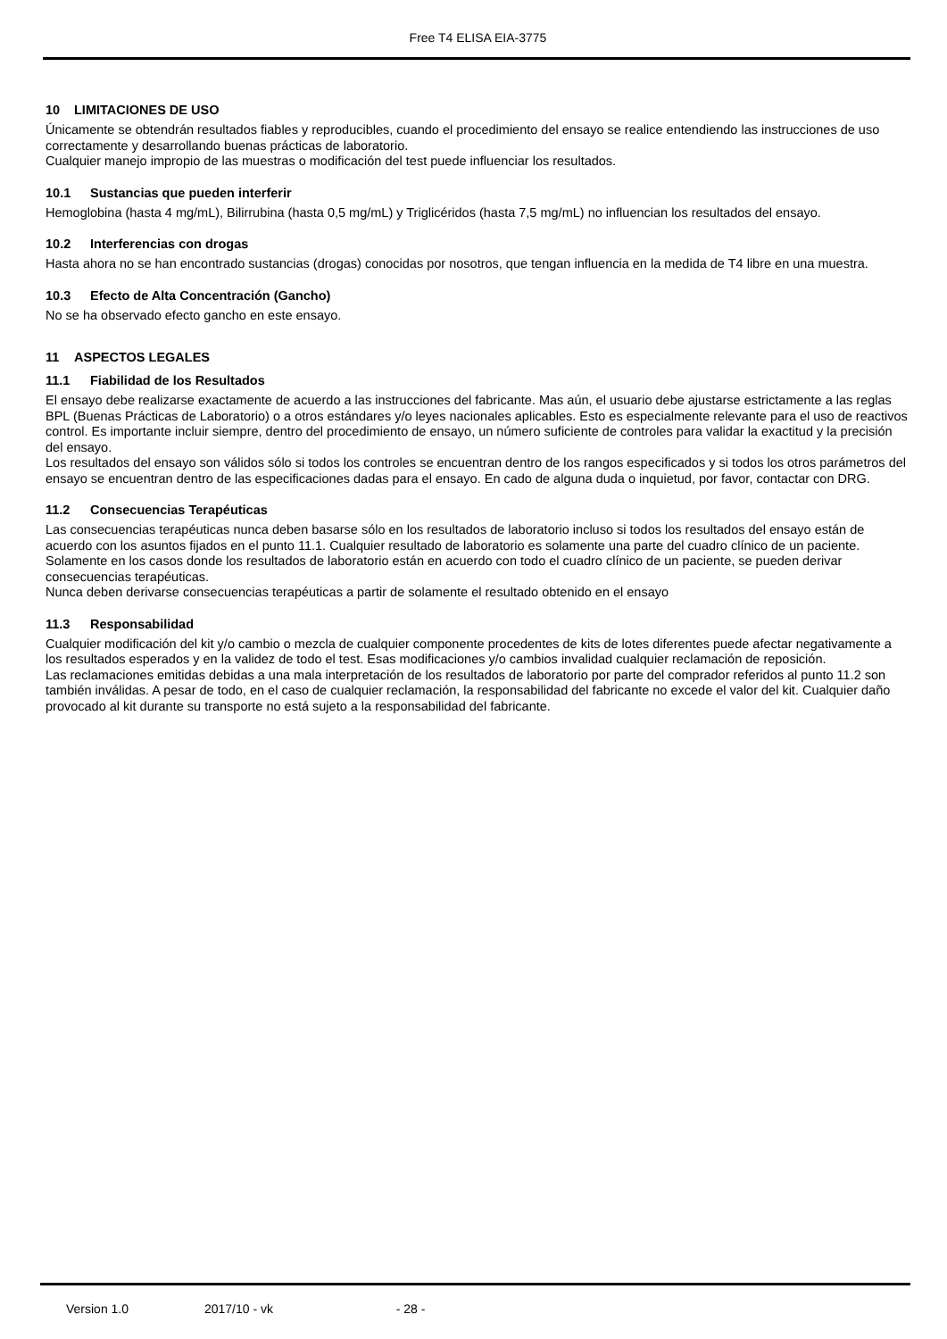Free T4 ELISA EIA-3775
10 LIMITACIONES DE USO
Únicamente se obtendrán resultados fiables y reproducibles, cuando el procedimiento del ensayo se realice entendiendo las instrucciones de uso correctamente y desarrollando buenas prácticas de laboratorio.
Cualquier manejo impropio de las muestras o modificación del test puede influenciar los resultados.
10.1 Sustancias que pueden interferir
Hemoglobina (hasta 4 mg/mL), Bilirrubina (hasta 0,5 mg/mL) y Triglicéridos (hasta 7,5 mg/mL) no influencian los resultados del ensayo.
10.2 Interferencias con drogas
Hasta ahora no se han encontrado sustancias (drogas) conocidas por nosotros, que tengan influencia en la medida de T4 libre en una muestra.
10.3 Efecto de Alta Concentración (Gancho)
No se ha observado efecto gancho en este ensayo.
11 ASPECTOS LEGALES
11.1 Fiabilidad de los Resultados
El ensayo debe realizarse exactamente de acuerdo a las instrucciones del fabricante. Mas aún, el usuario debe ajustarse estrictamente a las reglas BPL (Buenas Prácticas de Laboratorio) o a otros estándares y/o leyes nacionales aplicables. Esto es especialmente relevante para el uso de reactivos control. Es importante incluir siempre, dentro del procedimiento de ensayo, un número suficiente de controles para validar la exactitud y la precisión del ensayo.
Los resultados del ensayo son válidos sólo si todos los controles se encuentran dentro de los rangos especificados y si todos los otros parámetros del ensayo se encuentran dentro de las especificaciones dadas para el ensayo. En cado de alguna duda o inquietud, por favor, contactar con DRG.
11.2 Consecuencias Terapéuticas
Las consecuencias terapéuticas nunca deben basarse sólo en los resultados de laboratorio incluso si todos los resultados del ensayo están de acuerdo con los asuntos fijados en el punto 11.1. Cualquier resultado de laboratorio es solamente una parte del cuadro clínico de un paciente.
Solamente en los casos donde los resultados de laboratorio están en acuerdo con todo el cuadro clínico de un paciente, se pueden derivar consecuencias terapéuticas.
Nunca deben derivarse consecuencias terapéuticas a partir de solamente el resultado obtenido en el ensayo
11.3 Responsabilidad
Cualquier modificación del kit y/o cambio o mezcla de cualquier componente procedentes de kits de lotes diferentes puede afectar negativamente a los resultados esperados y en la validez de todo el test. Esas modificaciones y/o cambios invalidad cualquier reclamación de reposición.
Las reclamaciones emitidas debidas a una mala interpretación de los resultados de laboratorio por parte del comprador referidos al punto 11.2 son también inválidas. A pesar de todo, en el caso de cualquier reclamación, la responsabilidad del fabricante no excede el valor del kit. Cualquier daño provocado al kit durante su transporte no está sujeto a la responsabilidad del fabricante.
Version 1.0 2017/10 - vk - 28 -